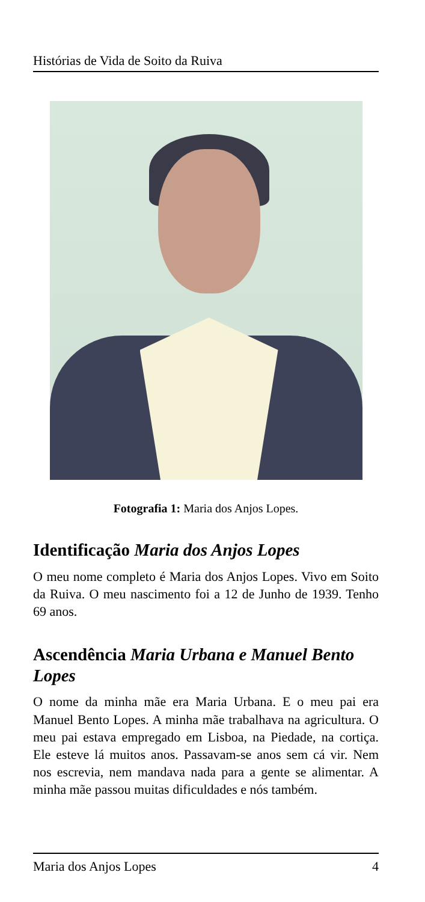Histórias de Vida de Soito da Ruiva
Fotografia 1: Maria dos Anjos Lopes.
Identificação Maria dos Anjos Lopes
O meu nome completo é Maria dos Anjos Lopes. Vivo em Soito da Ruiva. O meu nascimento foi a 12 de Junho de 1939. Tenho 69 anos.
Ascendência Maria Urbana e Manuel Bento Lopes
O nome da minha mãe era Maria Urbana. E o meu pai era Manuel Bento Lopes. A minha mãe trabalhava na agricultura. O meu pai estava empregado em Lisboa, na Piedade, na cortiça. Ele esteve lá muitos anos. Passavam-se anos sem cá vir. Nem nos escrevia, nem mandava nada para a gente se alimentar. A minha mãe passou muitas dificuldades e nós também.
Maria dos Anjos Lopes 4